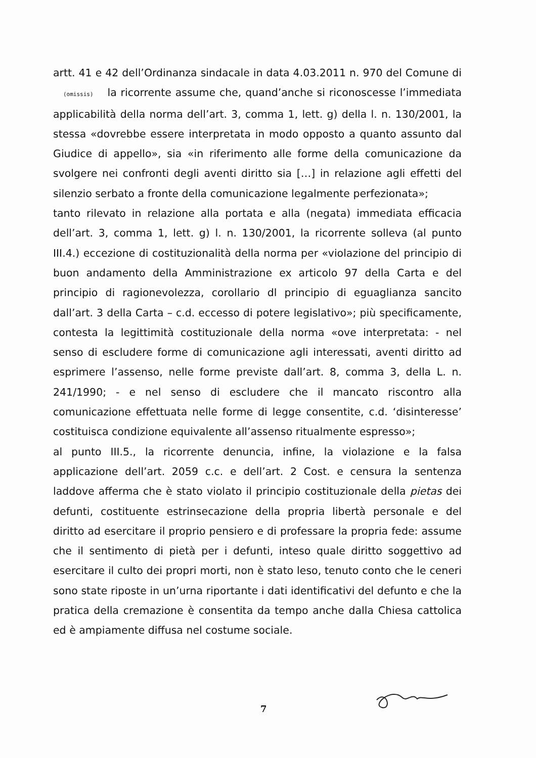artt. 41 e 42 dell’Ordinanza sindacale in data 4.03.2011 n. 970 del Comune di (omissis) la ricorrente assume che, quand’anche si riconoscesse l’immediata applicabilità della norma dell’art. 3, comma 1, lett. g) della l. n. 130/2001, la stessa «dovrebbe essere interpretata in modo opposto a quanto assunto dal Giudice di appello», sia «in riferimento alle forme della comunicazione da svolgere nei confronti degli aventi diritto sia […] in relazione agli effetti del silenzio serbato a fronte della comunicazione legalmente perfezionata»;
tanto rilevato in relazione alla portata e alla (negata) immediata efficacia dell’art. 3, comma 1, lett. g) l. n. 130/2001, la ricorrente solleva (al punto III.4.) eccezione di costituzionalità della norma per «violazione del principio di buon andamento della Amministrazione ex articolo 97 della Carta e del principio di ragionevolezza, corollario dl principio di eguaglianza sancito dall’art. 3 della Carta – c.d. eccesso di potere legislativo»; più specificamente, contesta la legittimità costituzionale della norma «ove interpretata: - nel senso di escludere forme di comunicazione agli interessati, aventi diritto ad esprimere l’assenso, nelle forme previste dall’art. 8, comma 3, della L. n. 241/1990; - e nel senso di escludere che il mancato riscontro alla comunicazione effettuata nelle forme di legge consentite, c.d. ‘disinteresse’ costituisca condizione equivalente all’assenso ritualmente espresso»;
al punto III.5., la ricorrente denuncia, infine, la violazione e la falsa applicazione dell’art. 2059 c.c. e dell’art. 2 Cost. e censura la sentenza laddove afferma che è stato violato il principio costituzionale della pietas dei defunti, costituente estrinsecazione della propria libertà personale e del diritto ad esercitare il proprio pensiero e di professare la propria fede: assume che il sentimento di pietà per i defunti, inteso quale diritto soggettivo ad esercitare il culto dei propri morti, non è stato leso, tenuto conto che le ceneri sono state riposte in un’urna riportante i dati identificativi del defunto e che la pratica della cremazione è consentita da tempo anche dalla Chiesa cattolica ed è ampiamente diffusa nel costume sociale.
7